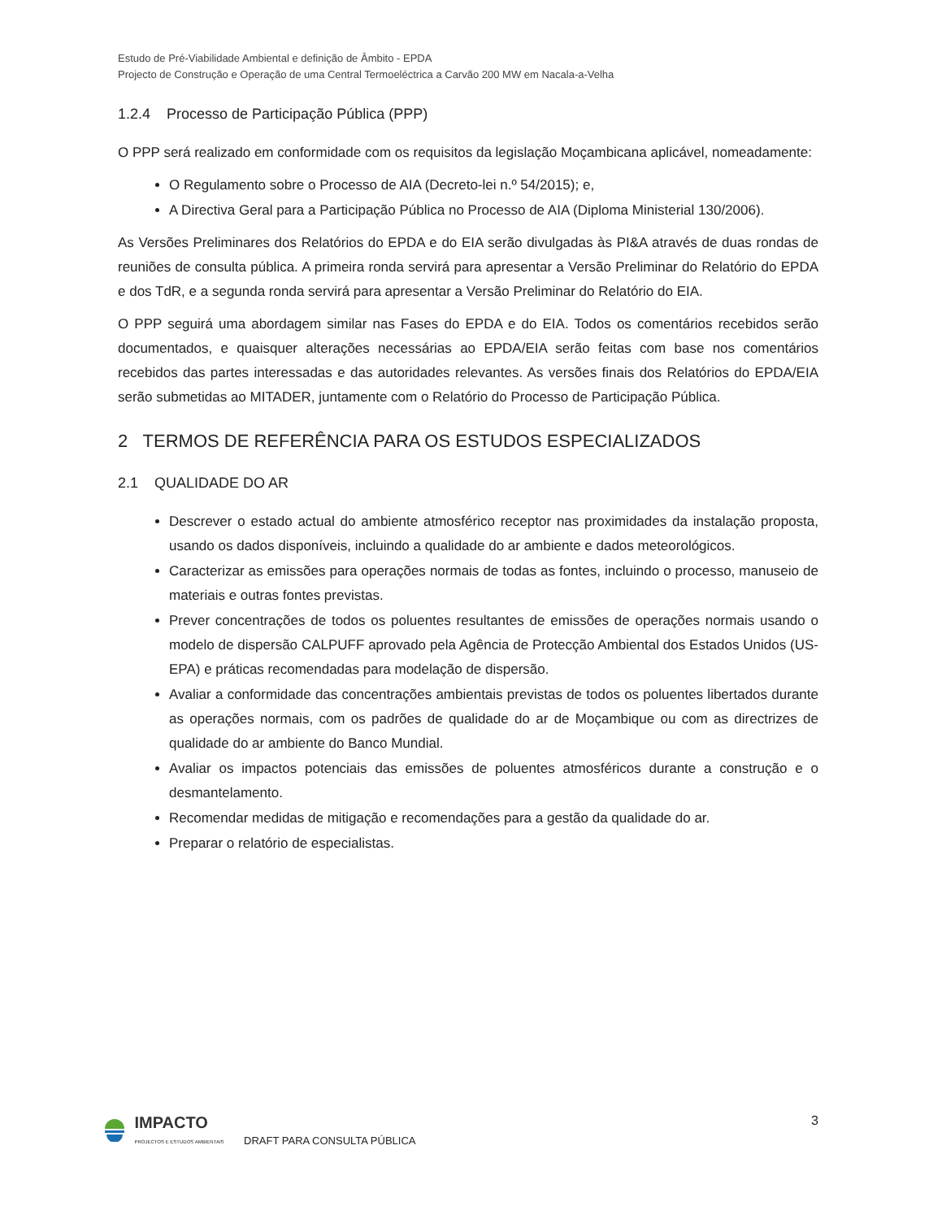Estudo de Pré-Viabilidade Ambiental e definição de Âmbito - EPDA
Projecto de Construção e Operação de uma Central Termoeléctrica a Carvão 200 MW em Nacala-a-Velha
1.2.4 Processo de Participação Pública (PPP)
O PPP será realizado em conformidade com os requisitos da legislação Moçambicana aplicável, nomeadamente:
O Regulamento sobre o Processo de AIA (Decreto-lei n.º 54/2015); e,
A Directiva Geral para a Participação Pública no Processo de AIA (Diploma Ministerial 130/2006).
As Versões Preliminares dos Relatórios do EPDA e do EIA serão divulgadas às PI&A através de duas rondas de reuniões de consulta pública. A primeira ronda servirá para apresentar a Versão Preliminar do Relatório do EPDA e dos TdR, e a segunda ronda servirá para apresentar a Versão Preliminar do Relatório do EIA.
O PPP seguirá uma abordagem similar nas Fases do EPDA e do EIA. Todos os comentários recebidos serão documentados, e quaisquer alterações necessárias ao EPDA/EIA serão feitas com base nos comentários recebidos das partes interessadas e das autoridades relevantes. As versões finais dos Relatórios do EPDA/EIA serão submetidas ao MITADER, juntamente com o Relatório do Processo de Participação Pública.
2 TERMOS DE REFERÊNCIA PARA OS ESTUDOS ESPECIALIZADOS
2.1 QUALIDADE DO AR
Descrever o estado actual do ambiente atmosférico receptor nas proximidades da instalação proposta, usando os dados disponíveis, incluindo a qualidade do ar ambiente e dados meteorológicos.
Caracterizar as emissões para operações normais de todas as fontes, incluindo o processo, manuseio de materiais e outras fontes previstas.
Prever concentrações de todos os poluentes resultantes de emissões de operações normais usando o modelo de dispersão CALPUFF aprovado pela Agência de Protecção Ambiental dos Estados Unidos (US-EPA) e práticas recomendadas para modelação de dispersão.
Avaliar a conformidade das concentrações ambientais previstas de todos os poluentes libertados durante as operações normais, com os padrões de qualidade do ar de Moçambique ou com as directrizes de qualidade do ar ambiente do Banco Mundial.
Avaliar os impactos potenciais das emissões de poluentes atmosféricos durante a construção e o desmantelamento.
Recomendar medidas de mitigação e recomendações para a gestão da qualidade do ar.
Preparar o relatório de especialistas.
3
IMPACTO
PROJECTOS E ESTUDOS AMBIENTAIS
DRAFT PARA CONSULTA PÚBLICA